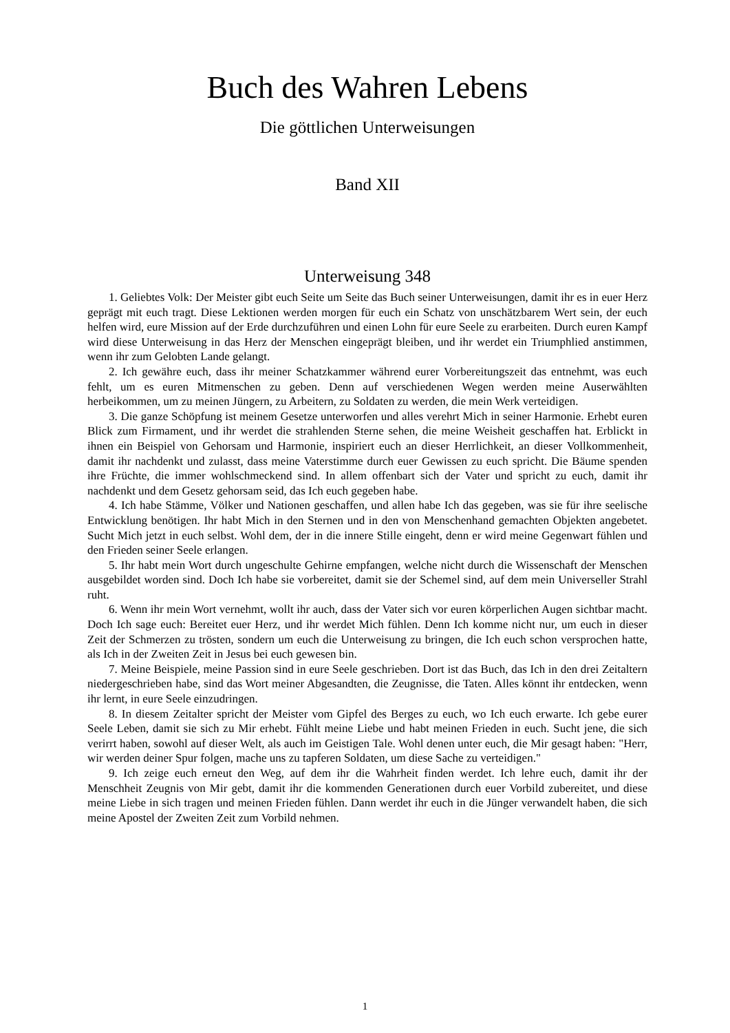Buch des Wahren Lebens
Die göttlichen Unterweisungen
Band XII
Unterweisung 348
1. Geliebtes Volk: Der Meister gibt euch Seite um Seite das Buch seiner Unterweisungen, damit ihr es in euer Herz geprägt mit euch tragt. Diese Lektionen werden morgen für euch ein Schatz von unschätzbarem Wert sein, der euch helfen wird, eure Mission auf der Erde durchzuführen und einen Lohn für eure Seele zu erarbeiten. Durch euren Kampf wird diese Unterweisung in das Herz der Menschen eingeprägt bleiben, und ihr werdet ein Triumphlied anstimmen, wenn ihr zum Gelobten Lande gelangt.
2. Ich gewähre euch, dass ihr meiner Schatzkammer während eurer Vorbereitungszeit das entnehmt, was euch fehlt, um es euren Mitmenschen zu geben. Denn auf verschiedenen Wegen werden meine Auserwählten herbeikommen, um zu meinen Jüngern, zu Arbeitern, zu Soldaten zu werden, die mein Werk verteidigen.
3. Die ganze Schöpfung ist meinem Gesetze unterworfen und alles verehrt Mich in seiner Harmonie. Erhebt euren Blick zum Firmament, und ihr werdet die strahlenden Sterne sehen, die meine Weisheit geschaffen hat. Erblickt in ihnen ein Beispiel von Gehorsam und Harmonie, inspiriert euch an dieser Herrlichkeit, an dieser Vollkommenheit, damit ihr nachdenkt und zulasst, dass meine Vaterstimme durch euer Gewissen zu euch spricht. Die Bäume spenden ihre Früchte, die immer wohlschmeckend sind. In allem offenbart sich der Vater und spricht zu euch, damit ihr nachdenkt und dem Gesetz gehorsam seid, das Ich euch gegeben habe.
4. Ich habe Stämme, Völker und Nationen geschaffen, und allen habe Ich das gegeben, was sie für ihre seelische Entwicklung benötigen. Ihr habt Mich in den Sternen und in den von Menschenhand gemachten Objekten angebetet. Sucht Mich jetzt in euch selbst. Wohl dem, der in die innere Stille eingeht, denn er wird meine Gegenwart fühlen und den Frieden seiner Seele erlangen.
5. Ihr habt mein Wort durch ungeschulte Gehirne empfangen, welche nicht durch die Wissenschaft der Menschen ausgebildet worden sind. Doch Ich habe sie vorbereitet, damit sie der Schemel sind, auf dem mein Universeller Strahl ruht.
6. Wenn ihr mein Wort vernehmt, wollt ihr auch, dass der Vater sich vor euren körperlichen Augen sichtbar macht. Doch Ich sage euch: Bereitet euer Herz, und ihr werdet Mich fühlen. Denn Ich komme nicht nur, um euch in dieser Zeit der Schmerzen zu trösten, sondern um euch die Unterweisung zu bringen, die Ich euch schon versprochen hatte, als Ich in der Zweiten Zeit in Jesus bei euch gewesen bin.
7. Meine Beispiele, meine Passion sind in eure Seele geschrieben. Dort ist das Buch, das Ich in den drei Zeitaltern niedergeschrieben habe, sind das Wort meiner Abgesandten, die Zeugnisse, die Taten. Alles könnt ihr entdecken, wenn ihr lernt, in eure Seele einzudringen.
8. In diesem Zeitalter spricht der Meister vom Gipfel des Berges zu euch, wo Ich euch erwarte. Ich gebe eurer Seele Leben, damit sie sich zu Mir erhebt. Fühlt meine Liebe und habt meinen Frieden in euch. Sucht jene, die sich verirrt haben, sowohl auf dieser Welt, als auch im Geistigen Tale. Wohl denen unter euch, die Mir gesagt haben: "Herr, wir werden deiner Spur folgen, mache uns zu tapferen Soldaten, um diese Sache zu verteidigen."
9. Ich zeige euch erneut den Weg, auf dem ihr die Wahrheit finden werdet. Ich lehre euch, damit ihr der Menschheit Zeugnis von Mir gebt, damit ihr die kommenden Generationen durch euer Vorbild zubereitet, und diese meine Liebe in sich tragen und meinen Frieden fühlen. Dann werdet ihr euch in die Jünger verwandelt haben, die sich meine Apostel der Zweiten Zeit zum Vorbild nehmen.
1